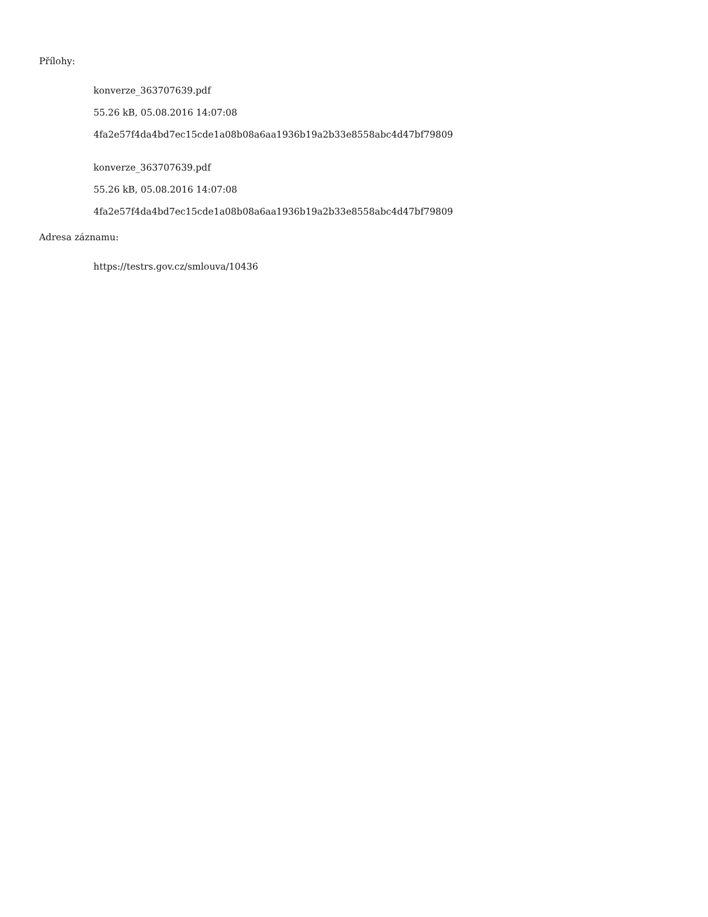Přílohy:
konverze_363707639.pdf
55.26 kB, 05.08.2016 14:07:08
4fa2e57f4da4bd7ec15cde1a08b08a6aa1936b19a2b33e8558abc4d47bf79809
konverze_363707639.pdf
55.26 kB, 05.08.2016 14:07:08
4fa2e57f4da4bd7ec15cde1a08b08a6aa1936b19a2b33e8558abc4d47bf79809
Adresa záznamu:
https://testrs.gov.cz/smlouva/10436